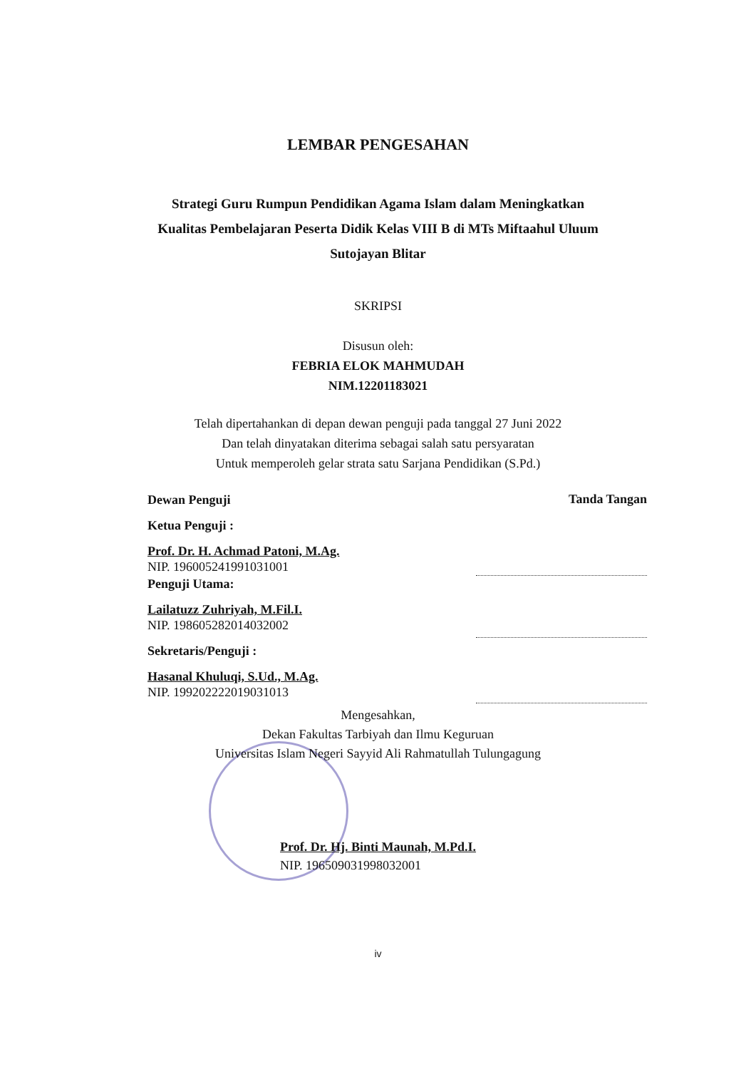LEMBAR PENGESAHAN
Strategi Guru Rumpun Pendidikan Agama Islam dalam Meningkatkan
Kualitas Pembelajaran Peserta Didik Kelas VIII B di MTs Miftaahul Uluum
Sutojayan Blitar
SKRIPSI
Disusun oleh:
FEBRIA ELOK MAHMUDAH
NIM.12201183021
Telah dipertahankan di depan dewan penguji pada tanggal 27 Juni 2022
Dan telah dinyatakan diterima sebagai salah satu persyaratan
Untuk memperoleh gelar strata satu Sarjana Pendidikan (S.Pd.)
Dewan Penguji
Ketua Penguji :
Prof. Dr. H. Achmad Patoni, M.Ag.
NIP. 196005241991031001
Penguji Utama:
Lailatuzz Zuhriyah, M.Fil.I.
NIP. 198605282014032002
Sekretaris/Penguji :
Hasanal Khuluqi, S.Ud., M.Ag.
NIP. 199202222019031013
Tanda Tangan
Mengesahkan,
Dekan Fakultas Tarbiyah dan Ilmu Keguruan
Universitas Islam Negeri Sayyid Ali Rahmatullah Tulungagung
Prof. Dr. Hj. Binti Maunah, M.Pd.I.
NIP. 196509031998032001
iv